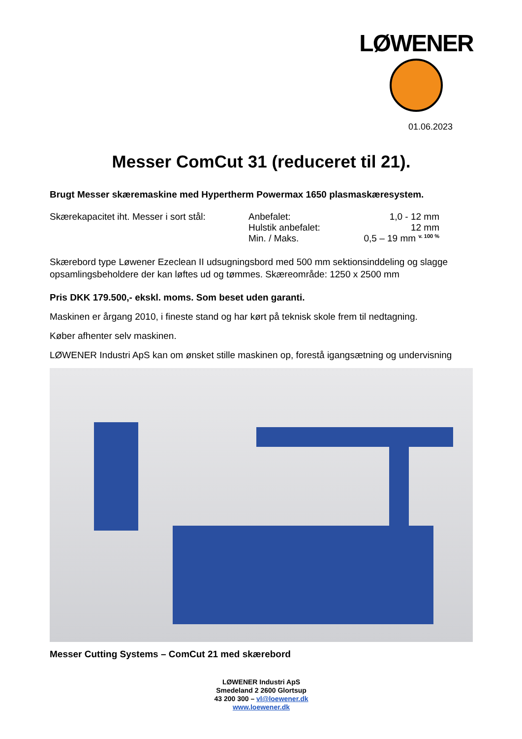LØWENER
01.06.2023
Messer ComCut 31 (reduceret til 21).
Brugt Messer skæremaskine med Hypertherm Powermax 1650 plasmaskæresystem.
Skærekapacitet iht. Messer i sort stål:
Anbefalet:
Hulstik anbefalet:
Min. / Maks.
1,0 - 12 mm
12 mm
0,5 – 19 mm <sup>v. 100 %</sup>
Skærebord type Løwener Ezeclean II udsugningsbord med 500 mm sektionsinddeling og slagge opsamlingsbeholdere der kan løftes ud og tømmes. Skæreområde: 1250 x 2500 mm
Pris DKK 179.500,- ekskl. moms. Som beset uden garanti.
Maskinen er årgang 2010, i fineste stand og har kørt på teknisk skole frem til nedtagning.
Køber afhenter selv maskinen.
LØWENER Industri ApS kan om ønsket stille maskinen op, forestå igangsætning og undervisning
Messer Cutting Systems – ComCut 21 med skærebord
LØWENER Industri ApS
Smedeland 2 2600 Glortsup
43 200 300 – vl@loewener.dk
www.loewener.dk